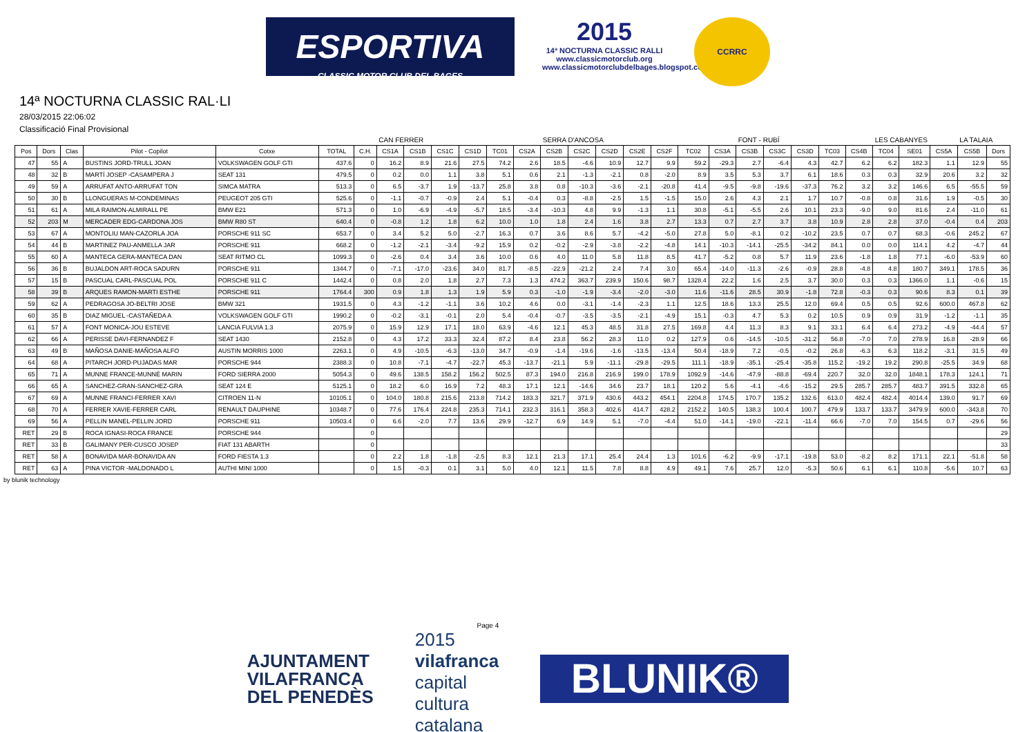ESPORTIVA
CLASSIC MOTOR CLUB DEL BAGES
2015
14ª NOCTURNA CLASSIC RALLI
www.classicmotorclub.org
www.classicmotorclubdelbages.blogspot.com
CCRRC
14ª NOCTURNA CLASSIC RAL·LI
28/03/2015 22:06:02
Classificació Final Provisional
| | | | | | | | CAN FERRER | | | | | | SERRA D'ANCOSA | | | | | | | FONT - RUBÍ | | | | | LES CABANYES | | | LA TALAIA | |
| Pos | Dors | Clas | Pilot - Copilot | Cotxe | TOTAL | C.H. | CS1A | CS1B | CS1C | CS1D | TC01 | CS2A | CS2B | CS2C | CS2D | CS2E | CS2F | TC02 | CS3A | CS3B | CS3C | CS3D | TC03 | CS4B | TC04 | SE01 | CS5A | CS5B | Dors |
| 47 | 55 | A | BUSTINS JORD-TRULL JOAN | VOLKSWAGEN GOLF GTI | 437.6 | 0 | 16.2 | 8.9 | 21.6 | 27.5 | 74.2 | 2.6 | 18.5 | -4.6 | 10.9 | 12.7 | 9.9 | 59.2 | -29.3 | 2.7 | -6.4 | 4.3 | 42.7 | 6.2 | 6.2 | 182.3 | 1.1 | 12.9 | 55 |
| 48 | 32 | B | MARTÍ JOSEP -CASAMPERA J | SEAT 131 | 479.5 | 0 | 0.2 | 0.0 | 1.1 | 3.8 | 5.1 | 0.6 | 2.1 | -1.3 | -2.1 | 0.8 | -2.0 | 8.9 | 3.5 | 5.3 | 3.7 | 6.1 | 18.6 | 0.3 | 0.3 | 32.9 | 20.6 | 3.2 | 32 |
| 49 | 59 | A | ARRUFAT ANTO-ARRUFAT TON | SIMCA MATRA | 513.3 | 0 | 6.5 | -3.7 | 1.9 | -13.7 | 25.8 | 3.8 | 0.8 | -10.3 | -3.6 | -2.1 | -20.8 | 41.4 | -9.5 | -9.8 | -19.6 | -37.3 | 76.2 | 3.2 | 3.2 | 146.6 | 6.5 | -55.5 | 59 |
| 50 | 30 | B | LLONGUERAS M-CONDEMINAS | PEUGEOT 205 GTI | 525.6 | 0 | -1.1 | -0.7 | -0.9 | 2.4 | 5.1 | -0.4 | 0.3 | -8.8 | -2.5 | 1.5 | -1.5 | 15.0 | 2.6 | 4.3 | 2.1 | 1.7 | 10.7 | -0.8 | 0.8 | 31.6 | 1.9 | -0.5 | 30 |
| 51 | 61 | A | MILA RAIMON-ALMIRALL PE | BMW E21 | 571.3 | 0 | 1.0 | -6.9 | -4.9 | -5.7 | 18.5 | -3.4 | -10.3 | 4.8 | 9.9 | -1.3 | 1.1 | 30.8 | -5.1 | -5.5 | 2.6 | 10.1 | 23.3 | -9.0 | 9.0 | 81.6 | 2.4 | -11.0 | 61 |
| 52 | 203 | M | MERCADER EDG-CARDONA JOS | BMW R80 ST | 640.4 | 0 | -0.8 | 1.2 | 1.8 | 6.2 | 10.0 | 1.0 | 1.8 | 2.4 | 1.6 | 3.8 | 2.7 | 13.3 | 0.7 | 2.7 | 3.7 | 3.8 | 10.9 | 2.8 | 2.8 | 37.0 | -0.4 | 0.4 | 203 |
| 53 | 67 | A | MONTOLIU MAN-CAZORLA JOA | PORSCHE 911 SC | 653.7 | 0 | 3.4 | 5.2 | 5.0 | -2.7 | 16.3 | 0.7 | 3.6 | 8.6 | 5.7 | -4.2 | -5.0 | 27.8 | 5.0 | -8.1 | 0.2 | -10.2 | 23.5 | 0.7 | 0.7 | 68.3 | -0.6 | 245.2 | 67 |
| 54 | 44 | B | MARTINEZ PAU-ANMELLA JAR | PORSCHE 911 | 668.2 | 0 | -1.2 | -2.1 | -3.4 | -9.2 | 15.9 | 0.2 | -0.2 | -2.9 | -3.8 | -2.2 | -4.8 | 14.1 | -10.3 | -14.1 | -25.5 | -34.2 | 84.1 | 0.0 | 0.0 | 114.1 | 4.2 | -4.7 | 44 |
| 55 | 60 | A | MANTECA GERA-MANTECA DAN | SEAT RITMO CL | 1099.3 | 0 | -2.6 | 0.4 | 3.4 | 3.6 | 10.0 | 0.6 | 4.0 | 11.0 | 5.8 | 11.8 | 8.5 | 41.7 | -5.2 | 0.8 | 5.7 | 11.9 | 23.6 | -1.8 | 1.8 | 77.1 | -6.0 | -53.9 | 60 |
| 56 | 36 | B | BUJALDON ART-ROCA SADURN | PORSCHE 911 | 1344.7 | 0 | -7.1 | -17.0 | -23.6 | 34.0 | 81.7 | -8.5 | -22.9 | -21.2 | 2.4 | 7.4 | 3.0 | 65.4 | -14.0 | -11.3 | -2.6 | -0.9 | 28.8 | -4.8 | 4.8 | 180.7 | 349.1 | 178.5 | 36 |
| 57 | 15 | B | PASCUAL CARL-PASCUAL POL | PORSCHE 911 C | 1442.4 | 0 | 0.8 | 2.0 | 1.8 | 2.7 | 7.3 | 1.3 | 474.2 | 363.7 | 239.9 | 150.6 | 98.7 | 1328.4 | 22.2 | 1.6 | 2.5 | 3.7 | 30.0 | 0.3 | 0.3 | 1366.0 | 1.1 | -0.6 | 15 |
| 58 | 39 | B | ARQUES RAMON-MARTI ESTHE | PORSCHE 911 | 1764.4 | 300 | 0.9 | 1.8 | 1.3 | 1.9 | 5.9 | 0.3 | -1.0 | -1.9 | -3.4 | -2.0 | -3.0 | 11.6 | -11.6 | 28.5 | 30.9 | -1.8 | 72.8 | -0.3 | 0.3 | 90.6 | 8.3 | 0.1 | 39 |
| 59 | 62 | A | PEDRAGOSA JO-BELTRI JOSE | BMW 321 | 1931.5 | 0 | 4.3 | -1.2 | -1.1 | 3.6 | 10.2 | 4.6 | 0.0 | -3.1 | -1.4 | -2.3 | 1.1 | 12.5 | 18.6 | 13.3 | 25.5 | 12.0 | 69.4 | 0.5 | 0.5 | 92.6 | 600.0 | 467.8 | 62 |
| 60 | 35 | B | DIAZ MIGUEL -CASTAÑEDA A | VOLKSWAGEN GOLF GTI | 1990.2 | 0 | -0.2 | -3.1 | -0.1 | 2.0 | 5.4 | -0.4 | -0.7 | -3.5 | -3.5 | -2.1 | -4.9 | 15.1 | -0.3 | 4.7 | 5.3 | 0.2 | 10.5 | 0.9 | 0.9 | 31.9 | -1.2 | -1.1 | 35 |
| 61 | 57 | A | FONT MONICA-JOU ESTEVE | LANCIA FULVIA 1.3 | 2075.9 | 0 | 15.9 | 12.9 | 17.1 | 18.0 | 63.9 | -4.6 | 12.1 | 45.3 | 48.5 | 31.8 | 27.5 | 169.8 | 4.4 | 11.3 | 8.3 | 9.1 | 33.1 | 6.4 | 6.4 | 273.2 | -4.9 | -44.4 | 57 |
| 62 | 66 | A | PERISSE DAVI-FERNANDEZ F | SEAT 1430 | 2152.8 | 0 | 4.3 | 17.2 | 33.3 | 32.4 | 87.2 | 8.4 | 23.8 | 56.2 | 28.3 | 11.0 | 0.2 | 127.9 | 0.6 | -14.5 | -10.5 | -31.2 | 56.8 | -7.0 | 7.0 | 278.9 | 16.8 | -28.9 | 66 |
| 63 | 49 | B | MAÑOSA DANIE-MAÑOSA ALFO | AUSTIN MORRIS 1000 | 2263.1 | 0 | 4.9 | -10.5 | -6.3 | -13.0 | 34.7 | -0.9 | -1.4 | -19.6 | -1.6 | -13.5 | -13.4 | 50.4 | -18.9 | 7.2 | -0.5 | -0.2 | 26.8 | -6.3 | 6.3 | 118.2 | -3.1 | 31.5 | 49 |
| 64 | 68 | A | PITARCH JORD-PUJADAS MAR | PORSCHE 944 | 2388.3 | 0 | 10.8 | -7.1 | -4.7 | -22.7 | 45.3 | -13.7 | -21.1 | 5.9 | -11.1 | -29.8 | -29.5 | 111.1 | -18.9 | -35.1 | -25.4 | -35.8 | 115.2 | -19.2 | 19.2 | 290.8 | -25.5 | 34.9 | 68 |
| 65 | 71 | A | MUNNE FRANCE-MUNNÉ MARIN | FORD SIERRA 2000 | 5054.3 | 0 | 49.6 | 138.5 | 158.2 | 156.2 | 502.5 | 87.3 | 194.0 | 216.8 | 216.9 | 199.0 | 178.9 | 1092.9 | -14.6 | -47.9 | -88.8 | -69.4 | 220.7 | 32.0 | 32.0 | 1848.1 | 178.3 | 124.1 | 71 |
| 66 | 65 | A | SANCHEZ-GRAN-SANCHEZ-GRA | SEAT 124 E | 5125.1 | 0 | 18.2 | 6.0 | 16.9 | 7.2 | 48.3 | 17.1 | 12.1 | -14.6 | 34.6 | 23.7 | 18.1 | 120.2 | 5.6 | -4.1 | -4.6 | -15.2 | 29.5 | 285.7 | 285.7 | 483.7 | 391.5 | 332.8 | 65 |
| 67 | 69 | A | MUNNE FRANCI-FERRER XAVI | CITROEN 11-N | 10105.1 | 0 | 104.0 | 180.8 | 215.6 | 213.8 | 714.2 | 183.3 | 321.7 | 371.9 | 430.6 | 443.2 | 454.1 | 2204.8 | 174.5 | 170.7 | 135.2 | 132.6 | 613.0 | 482.4 | 482.4 | 4014.4 | 139.0 | 91.7 | 69 |
| 68 | 70 | A | FERRER XAVIE-FERRER CARL | RENAULT DAUPHINE | 10348.7 | 0 | 77.6 | 176.4 | 224.8 | 235.3 | 714.1 | 232.3 | 316.1 | 358.3 | 402.6 | 414.7 | 428.2 | 2152.2 | 140.5 | 138.3 | 100.4 | 100.7 | 479.9 | 133.7 | 133.7 | 3479.9 | 600.0 | -343.8 | 70 |
| 69 | 56 | A | PELLIN MANEL-PELLIN JORD | PORSCHE 911 | 10503.4 | 0 | 6.6 | -2.0 | 7.7 | 13.6 | 29.9 | -12.7 | 6.9 | 14.9 | 5.1 | -7.0 | -4.4 | 51.0 | -14.1 | -19.0 | -22.1 | -11.4 | 66.6 | -7.0 | 7.0 | 154.5 | 0.7 | -29.6 | 56 |
| RET | 29 | B | ROCA IGNASI-ROCA FRANCE | PORSCHE 944 | | 0 | | | | | | | | | | | | | | | | | | | | | | | 29 |
| RET | 33 | B | GALIMANY PER-CUSCO JOSEP | FIAT 131 ABARTH | | 0 | | | | | | | | | | | | | | | | | | | | | | | 33 |
| RET | 58 | A | BONAVIDA MAR-BONAVIDA AN | FORD FIESTA 1.3 | | 0 | 2.2 | 1.8 | -1.8 | -2.5 | 8.3 | 12.1 | 21.3 | 17.1 | 25.4 | 24.4 | 1.3 | 101.6 | -6.2 | -9.9 | -17.1 | -19.8 | 53.0 | -8.2 | 8.2 | 171.1 | 22.1 | -51.8 | 58 |
| RET | 63 | A | PINA VICTOR -MALDONADO L | AUTHI MINI 1000 | | 0 | 1.5 | -0.3 | 0.1 | 3.1 | 5.0 | 4.0 | 12.1 | 11.5 | 7.8 | 8.8 | 4.9 | 49.1 | 7.6 | 25.7 | 12.0 | -5.3 | 50.6 | 6.1 | 6.1 | 110.8 | -5.6 | 10.7 | 63 |
by blunik technology
AJUNTAMENT
VILAFRANCA
DEL PENEDÈS
Page 4
2015
vilafranca
capital
cultura
catalana
BLUNIK®